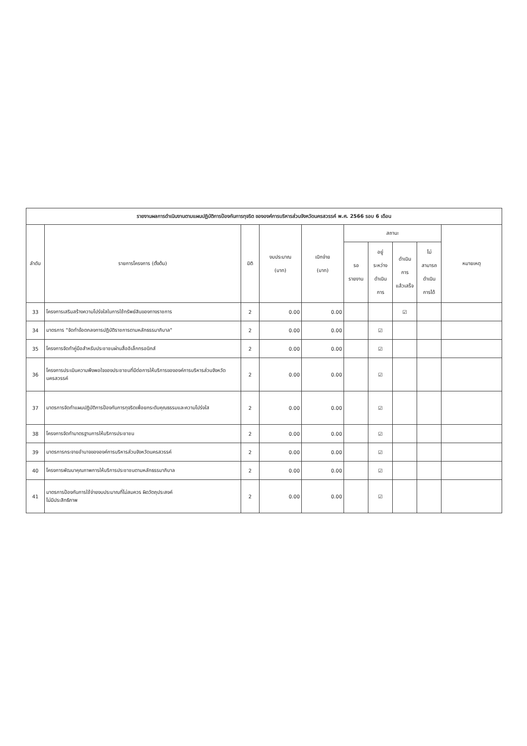| รายงานผลการดำเนินงานตามแผนปฏิบัติการป้องกันการทุจริต ขององค์การบริหารส่วนจังหวัดนครสวรรค์ พ.ศ. 2566 รอบ 6 เดือน | | | | | | | | | |
| --- | --- | --- | --- | --- | --- | --- | --- | --- | --- |
| ลำดับ | รายการโครงการ (ตั้งต้น) | มิติ | งบประมาณ (บาท) | เบิกจ่าย (บาท) | สถานะ | | | | หมายเหตุ |
| | | | | | รอ รายงาน | อยู่ ระหว่าง ดำเนิน การ | ดำเนิน การ แล้วเสร็จ | ไม่ สามารถ ดำเนิน การได้ | |
| 33 | โครงการเสริมสร้างความโปร่งใสในการใช้ทรัพย์สินของทางราชการ | 2 | 0.00 | 0.00 | | | ☑ | | |
| 34 | มาตรการ "จัดทำข้อตกลงการปฏิบัติราชการตามหลักธรรมาภิบาล" | 2 | 0.00 | 0.00 | | ☑ | | | |
| 35 | โครงการจัดทำคู่มือสำหรับประชาชนผ่านสื่ออิเล็กทรอนิกส์ | 2 | 0.00 | 0.00 | | ☑ | | | |
| 36 | โครงการประเมินความพึงพอใจของประชาชนที่มีต่อการให้บริการขององค์การบริหารส่วนจังหวัดนครสวรรค์ | 2 | 0.00 | 0.00 | | ☑ | | | |
| 37 | มาตรการจัดทำแผนปฏิบัติการป้องกันการทุจริตเพื่อยกระดับคุณธรรมและความโปร่งใส | 2 | 0.00 | 0.00 | | ☑ | | | |
| 38 | โครงการจัดทำมาตรฐานการให้บริการประชาชน | 2 | 0.00 | 0.00 | | ☑ | | | |
| 39 | มาตรการกระจายอำนาจขององค์การบริหารส่วนจังหวัดนครสวรรค์ | 2 | 0.00 | 0.00 | | ☑ | | | |
| 40 | โครงการพัฒนาคุณภาพการให้บริการประชาชนตามหลักธรรมาภิบาล | 2 | 0.00 | 0.00 | | ☑ | | | |
| 41 | มาตรการป้องกันการใช้จ่ายงบประมาณที่ไม่สมควร ผิดวัตถุประสงค์ ไม่มีประสิทธิภาพ | 2 | 0.00 | 0.00 | | ☑ | | | |